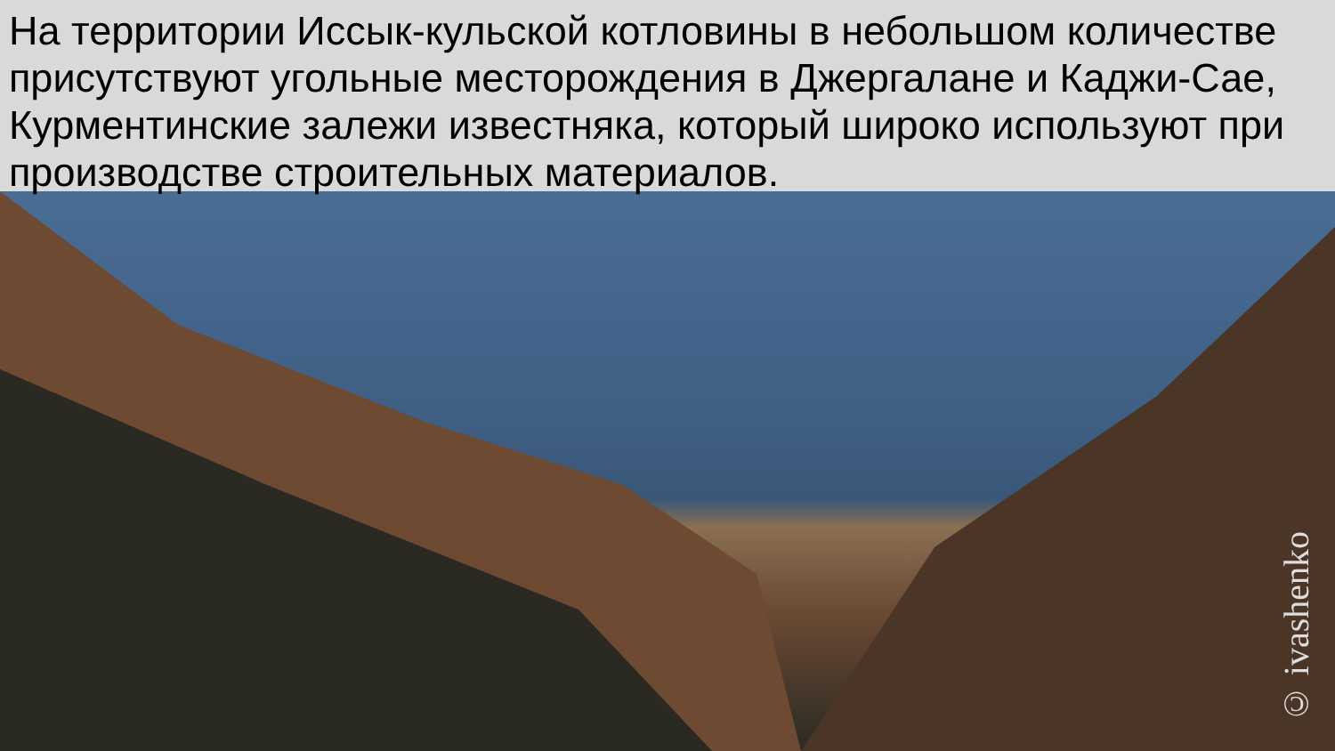На территории Иссык-кульской котловины в небольшом количестве присутствуют угольные месторождения в Джергалане и Каджи-Сае, Курментинские залежи известняка, который широко используют при производстве строительных материалов.
© ivashenko